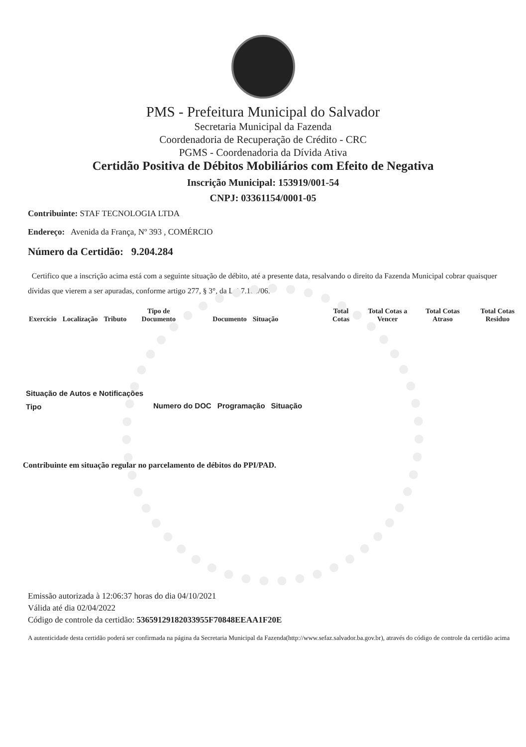PMS - Prefeitura Municipal do Salvador
Secretaria Municipal da Fazenda
Coordenadoria de Recuperação de Crédito - CRC
PGMS - Coordenadoria da Dívida Ativa
Certidão Positiva de Débitos Mobiliários com Efeito de Negativa
Inscrição Municipal: 153919/001-54
CNPJ: 03361154/0001-05
Contribuinte: STAF TECNOLOGIA LTDA
Endereço: Avenida da França, Nº 393 , COMÉRCIO
Número da Certidão: 9.204.284
Certifico que a inscrição acima está com a seguinte situação de débito, até a presente data, resalvando o direito da Fazenda Municipal cobrar quaisquer dívidas que vierem a ser apuradas, conforme artigo 277, § 3°, da Lei 7.186/06.
| Exercício | Localização | Tributo | Tipo de Documento | Documento | Situação | Total Cotas | Total Cotas a Vencer | Total Cotas Atraso | Total Cotas Residuo |
| --- | --- | --- | --- | --- | --- | --- | --- | --- | --- |
Situação de Autos e Notificações
| Tipo | Numero do DOC | Programação | Situação |
| --- | --- | --- | --- |
Contribuinte em situação regular no parcelamento de débitos do PPI/PAD.
Emissão autorizada à 12:06:37 horas do dia 04/10/2021
Válida até dia 02/04/2022
Código de controle da certidão: 53659129182033955F70848EEAA1F20E
A autenticidade desta certidão poderá ser confirmada na página da Secretaria Municipal da Fazenda(http://www.sefaz.salvador.ba.gov.br), através do código de controle da certidão acima